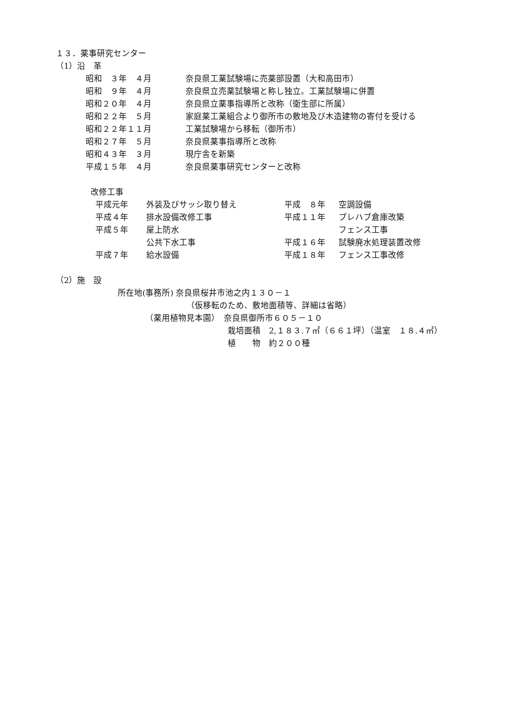１３．薬事研究センター
（1）沿　革
| 昭和 ３年 ４月 | 奈良県工業試験場に売薬部設置（大和高田市） |
| 昭和 ９年 ４月 | 奈良県立売薬試験場と称し独立。工業試験場に併置 |
| 昭和２０年 ４月 | 奈良県立薬事指導所と改称（衛生部に所属） |
| 昭和２２年 ５月 | 家庭薬工業組合より御所市の敷地及び木造建物の寄付を受ける |
| 昭和２２年１１月 | 工業試験場から移転（御所市） |
| 昭和２７年 ５月 | 奈良県薬事指導所と改称 |
| 昭和４３年 ３月 | 現庁舎を新築 |
| 平成１５年 ４月 | 奈良県薬事研究センターと改称 |
改修工事
| 平成元年 | 外装及びサッシ取り替え | 平成 ８年 | 空調設備 |
| 平成４年 | 排水設備改修工事 | 平成１１年 | プレハブ倉庫改築 |
| 平成５年 | 屋上防水 | | フェンス工事 |
| | 公共下水工事 | 平成１６年 | 試験廃水処理装置改修 |
| 平成７年 | 給水設備 | 平成１８年 | フェンス工事改修 |
（2）施　設
所在地(事務所) 奈良県桜井市池之内１３０－１
（仮移転のため、敷地面積等、詳細は省略）
（薬用植物見本園）　奈良県御所市６０５－１０
栽培面積　2,１８３.７㎡（６６１坪）（温室　１８.４㎡）
植　　物　約２００種